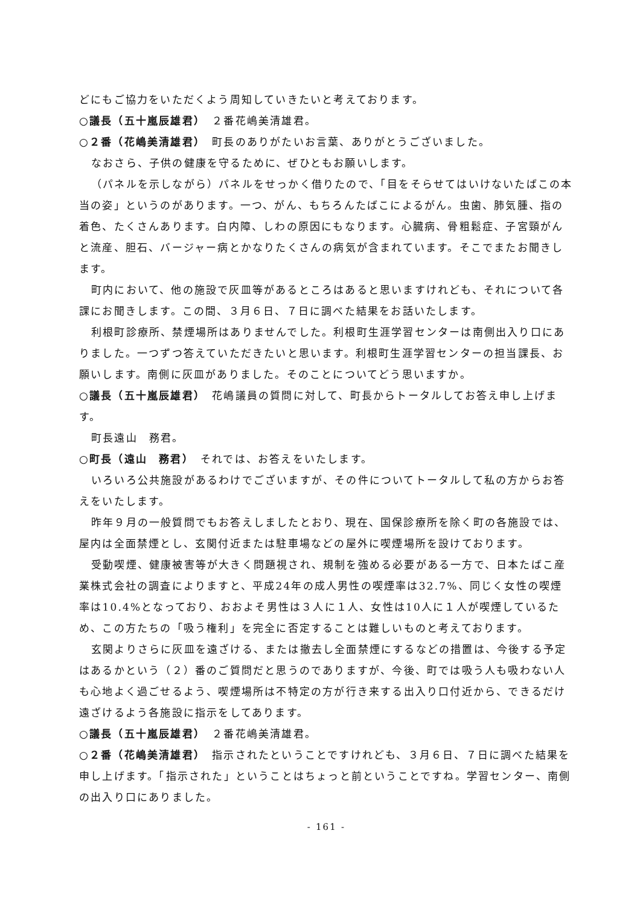どにもご協力をいただくよう周知していきたいと考えております。
○議長（五十嵐辰雄君）　２番花嶋美清雄君。
○２番（花嶋美清雄君）　町長のありがたいお言葉、ありがとうございました。
なおさら、子供の健康を守るために、ぜひともお願いします。
（パネルを示しながら）パネルをせっかく借りたので、「目をそらせてはいけないたばこの本当の姿」というのがあります。一つ、がん、もちろんたばこによるがん。虫歯、肺気腫、指の着色、たくさんあります。白内障、しわの原因にもなります。心臓病、骨粗鬆症、子宮頸がんと流産、胆石、バージャー病とかなりたくさんの病気が含まれています。そこでまたお聞きします。
町内において、他の施設で灰皿等があるところはあると思いますけれども、それについて各課にお聞きします。この間、３月６日、７日に調べた結果をお話いたします。
利根町診療所、禁煙場所はありませんでした。利根町生涯学習センターは南側出入り口にありました。一つずつ答えていただきたいと思います。利根町生涯学習センターの担当課長、お願いします。南側に灰皿がありました。そのことについてどう思いますか。
○議長（五十嵐辰雄君）　花嶋議員の質問に対して、町長からトータルしてお答え申し上げます。
町長遠山　務君。
○町長（遠山　務君）　それでは、お答えをいたします。
いろいろ公共施設があるわけでございますが、その件についてトータルして私の方からお答えをいたします。
昨年９月の一般質問でもお答えしましたとおり、現在、国保診療所を除く町の各施設では、屋内は全面禁煙とし、玄関付近または駐車場などの屋外に喫煙場所を設けております。
受動喫煙、健康被害等が大きく問題視され、規制を強める必要がある一方で、日本たばこ産業株式会社の調査によりますと、平成24年の成人男性の喫煙率は32.7%、同じく女性の喫煙率は10.4%となっており、おおよそ男性は３人に１人、女性は10人に１人が喫煙しているため、この方たちの「吸う権利」を完全に否定することは難しいものと考えております。
玄関よりさらに灰皿を遠ざける、または撤去し全面禁煙にするなどの措置は、今後する予定はあるかという（２）番のご質問だと思うのでありますが、今後、町では吸う人も吸わない人も心地よく過ごせるよう、喫煙場所は不特定の方が行き来する出入り口付近から、できるだけ遠ざけるよう各施設に指示をしてあります。
○議長（五十嵐辰雄君）　２番花嶋美清雄君。
○２番（花嶋美清雄君）　指示されたということですけれども、３月６日、７日に調べた結果を申し上げます。「指示された」ということはちょっと前ということですね。学習センター、南側の出入り口にありました。
- 161 -